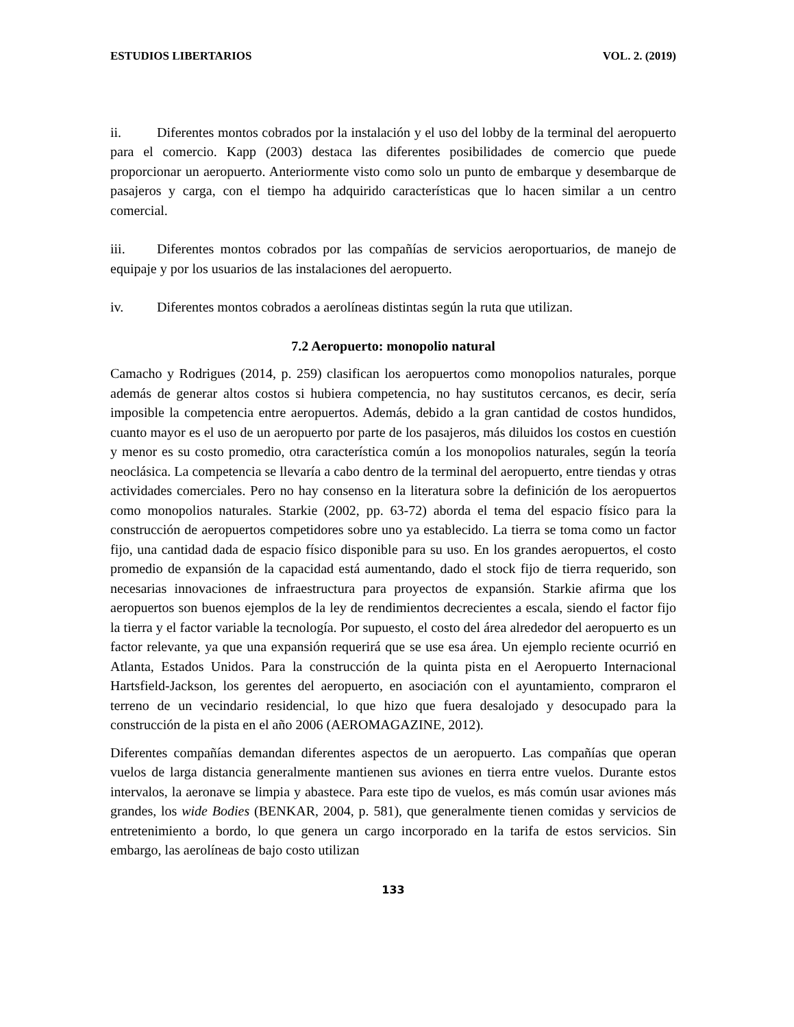ESTUDIOS LIBERTARIOS VOL. 2. (2019)
ii. Diferentes montos cobrados por la instalación y el uso del lobby de la terminal del aeropuerto para el comercio. Kapp (2003) destaca las diferentes posibilidades de comercio que puede proporcionar un aeropuerto. Anteriormente visto como solo un punto de embarque y desembarque de pasajeros y carga, con el tiempo ha adquirido características que lo hacen similar a un centro comercial.
iii. Diferentes montos cobrados por las compañías de servicios aeroportuarios, de manejo de equipaje y por los usuarios de las instalaciones del aeropuerto.
iv. Diferentes montos cobrados a aerolíneas distintas según la ruta que utilizan.
7.2 Aeropuerto: monopolio natural
Camacho y Rodrigues (2014, p. 259) clasifican los aeropuertos como monopolios naturales, porque además de generar altos costos si hubiera competencia, no hay sustitutos cercanos, es decir, sería imposible la competencia entre aeropuertos. Además, debido a la gran cantidad de costos hundidos, cuanto mayor es el uso de un aeropuerto por parte de los pasajeros, más diluidos los costos en cuestión y menor es su costo promedio, otra característica común a los monopolios naturales, según la teoría neoclásica. La competencia se llevaría a cabo dentro de la terminal del aeropuerto, entre tiendas y otras actividades comerciales. Pero no hay consenso en la literatura sobre la definición de los aeropuertos como monopolios naturales. Starkie (2002, pp. 63-72) aborda el tema del espacio físico para la construcción de aeropuertos competidores sobre uno ya establecido. La tierra se toma como un factor fijo, una cantidad dada de espacio físico disponible para su uso. En los grandes aeropuertos, el costo promedio de expansión de la capacidad está aumentando, dado el stock fijo de tierra requerido, son necesarias innovaciones de infraestructura para proyectos de expansión. Starkie afirma que los aeropuertos son buenos ejemplos de la ley de rendimientos decrecientes a escala, siendo el factor fijo la tierra y el factor variable la tecnología. Por supuesto, el costo del área alrededor del aeropuerto es un factor relevante, ya que una expansión requerirá que se use esa área. Un ejemplo reciente ocurrió en Atlanta, Estados Unidos. Para la construcción de la quinta pista en el Aeropuerto Internacional Hartsfield-Jackson, los gerentes del aeropuerto, en asociación con el ayuntamiento, compraron el terreno de un vecindario residencial, lo que hizo que fuera desalojado y desocupado para la construcción de la pista en el año 2006 (AEROMAGAZINE, 2012).
Diferentes compañías demandan diferentes aspectos de un aeropuerto. Las compañías que operan vuelos de larga distancia generalmente mantienen sus aviones en tierra entre vuelos. Durante estos intervalos, la aeronave se limpia y abastece. Para este tipo de vuelos, es más común usar aviones más grandes, los wide Bodies (BENKAR, 2004, p. 581), que generalmente tienen comidas y servicios de entretenimiento a bordo, lo que genera un cargo incorporado en la tarifa de estos servicios. Sin embargo, las aerolíneas de bajo costo utilizan
133